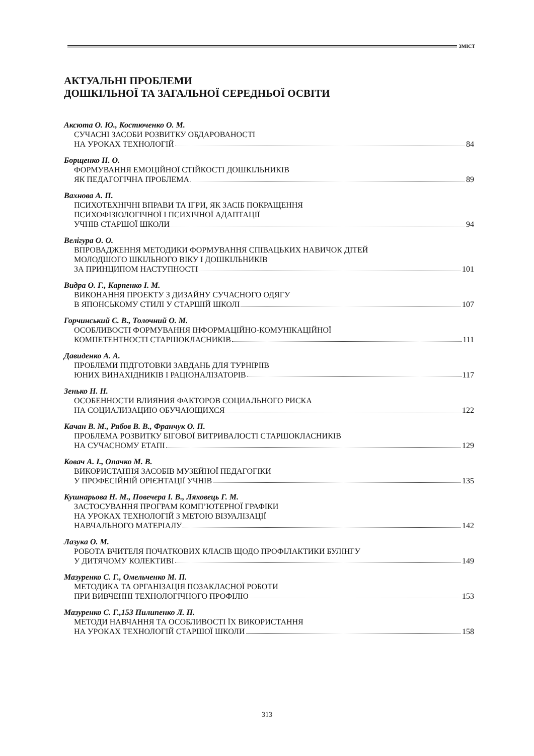ЗМІСТ
АКТУАЛЬНІ ПРОБЛЕМИ
ДОШКІЛЬНОЇ ТА ЗАГАЛЬНОЇ СЕРЕДНЬОЇ ОСВІТИ
Аксюта О. Ю., Костюченко О. М.
СУЧАСНІ ЗАСОБИ РОЗВИТКУ ОБДАРОВАНОСТІ
НА УРОКАХ ТЕХНОЛОГІЙ 84
Борщенко Н. О.
ФОРМУВАННЯ ЕМОЦІЙНОЇ СТІЙКОСТІ ДОШКІЛЬНИКІВ
ЯК ПЕДАГОГІЧНА ПРОБЛЕМА 89
Вахнова А. П.
ПСИХОТЕХНІЧНІ ВПРАВИ ТА ІГРИ, ЯК ЗАСІБ ПОКРАЩЕННЯ
ПСИХОФІЗІОЛОГІЧНОЇ І ПСИХІЧНОЇ АДАПТАЦІЇ
УЧНІВ СТАРШОЇ ШКОЛИ 94
Велігура О. О.
ВПРОВАДЖЕННЯ МЕТОДИКИ ФОРМУВАННЯ СПІВАЦЬКИХ НАВИЧОК ДІТЕЙ
МОЛОДШОГО ШКІЛЬНОГО ВІКУ І ДОШКІЛЬНИКІВ
ЗА ПРИНЦИПОМ НАСТУПНОСТІ 101
Видра О. Г., Карпенко І. М.
ВИКОНАННЯ ПРОЕКТУ З ДИЗАЙНУ СУЧАСНОГО ОДЯГУ
В ЯПОНСЬКОМУ СТИЛІ У СТАРШІЙ ШКОЛІ 107
Горчинський С. В., Толочний О. М.
ОСОБЛИВОСТІ ФОРМУВАННЯ ІНФОРМАЦІЙНО-КОМУНІКАЦІЙНОЇ
КОМПЕТЕНТНОСТІ СТАРШОКЛАСНИКІВ 111
Давиденко А. А.
ПРОБЛЕМИ ПІДГОТОВКИ ЗАВДАНЬ ДЛЯ ТУРНІРІІВ
ЮНИХ ВИНАХІДНИКІВ І РАЦІОНАЛІЗАТОРІВ 117
Зенько Н. Н.
ОСОБЕННОСТИ ВЛИЯНИЯ ФАКТОРОВ СОЦИАЛЬНОГО РИСКА
НА СОЦИАЛИЗАЦИЮ ОБУЧАЮЩИХСЯ 122
Качан В. М., Рябов В. В., Франчук О. П.
ПРОБЛЕМА РОЗВИТКУ БІГОВОЇ ВИТРИВАЛОСТІ СТАРШОКЛАСНИКІВ
НА СУЧАСНОМУ ЕТАПІ 129
Ковач А. І., Опачко М. В.
ВИКОРИСТАННЯ ЗАСОБІВ МУЗЕЙНОЇ ПЕДАГОГІКИ
У ПРОФЕСІЙНІЙ ОРІЄНТАЦІЇ УЧНІВ 135
Кушнарьова Н. М., Повечера І. В., Ляховець Г. М.
ЗАСТОСУВАННЯ ПРОГРАМ КОМП’ЮТЕРНОЇ ГРАФІКИ
НА УРОКАХ ТЕХНОЛОГІЙ З МЕТОЮ ВІЗУАЛІЗАЦІЇ
НАВЧАЛЬНОГО МАТЕРІАЛУ 142
Лазука О. М.
РОБОТА ВЧИТЕЛЯ ПОЧАТКОВИХ КЛАСІВ ЩОДО ПРОФІЛАКТИКИ БУЛІНГУ
У ДИТЯЧОМУ КОЛЕКТИВІ 149
Мазуренко С. Г., Омельченко М. П.
МЕТОДИКА ТА ОРГАНІЗАЦІЯ ПОЗАКЛАСНОЇ РОБОТИ
ПРИ ВИВЧЕННІ ТЕХНОЛОГІЧНОГО ПРОФІЛЮ 153
Мазуренко С. Г.,153 Пилипенко Л. П.
МЕТОДИ НАВЧАННЯ ТА ОСОБЛИВОСТІ ЇХ ВИКОРИСТАННЯ
НА УРОКАХ ТЕХНОЛОГІЙ СТАРШОЇ ШКОЛИ 158
313